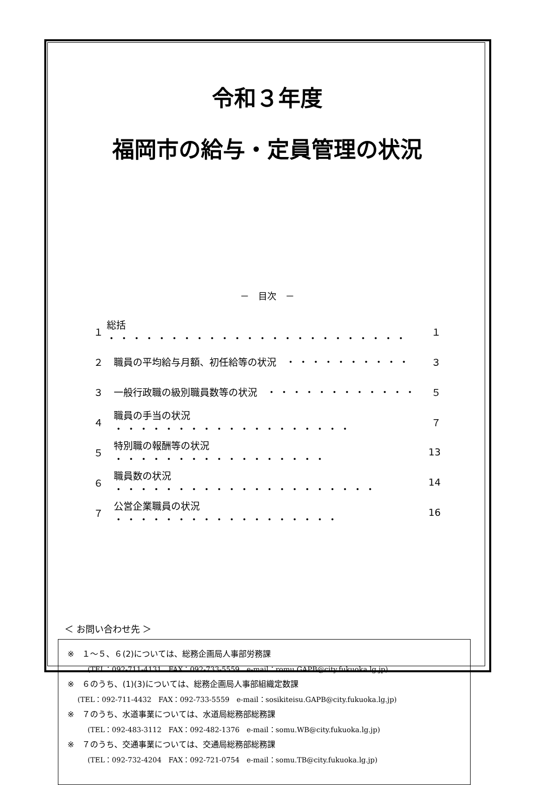令和３年度
福岡市の給与・定員管理の状況
－　目次　－
１ 総括　・・・・・・・・・・・・・・・・・・・・・・・・ １
２ 職員の平均給与月額、初任給等の状況　・・・・・・・・・・ ３
３ 一般行政職の級別職員数等の状況　・・・・・・・・・・・・ ５
４ 職員の手当の状況　・・・・・・・・・・・・・・・・・・・ ７
５ 特別職の報酬等の状況　・・・・・・・・・・・・・・・・・ 13
６ 職員数の状況　・・・・・・・・・・・・・・・・・・・・・ 14
７ 公営企業職員の状況　・・・・・・・・・・・・・・・・・・ 16
＜ お問い合わせ先 ＞
※　１～５、６(2)については、総務企画局人事部労務課
(TEL：092-711-4131　FAX：092-733-5559　e-mail：romu.GAPB@city.fukuoka.lg.jp)
※　６のうち、(1)(3)については、総務企画局人事部組織定数課
(TEL：092-711-4432　FAX：092-733-5559　e-mail：sosikiteisu.GAPB@city.fukuoka.lg.jp)
※　７のうち、水道事業については、水道局総務部総務課
(TEL：092-483-3112　FAX：092-482-1376　e-mail：somu.WB@city.fukuoka.lg.jp)
※　７のうち、交通事業については、交通局総務部総務課
(TEL：092-732-4204　FAX：092-721-0754　e-mail：somu.TB@city.fukuoka.lg.jp)